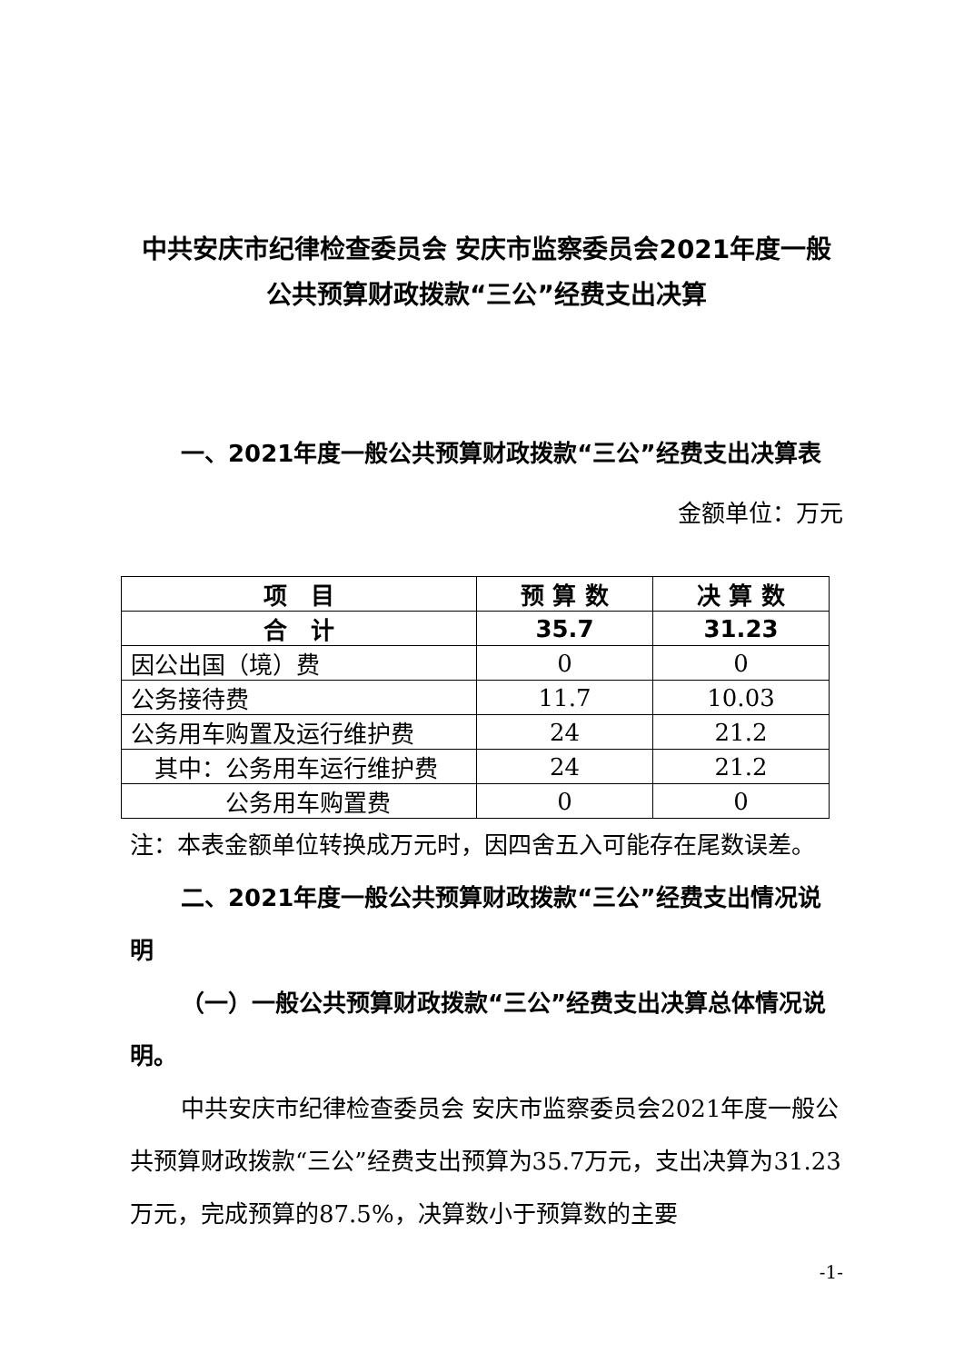中共安庆市纪律检查委员会 安庆市监察委员会2021年度一般公共预算财政拨款“三公”经费支出决算
一、2021年度一般公共预算财政拨款“三公”经费支出决算表
金额单位：万元
| 项 目 | 预 算 数 | 决 算 数 |
| --- | --- | --- |
| 合 计 | 35.7 | 31.23 |
| 因公出国（境）费 | 0 | 0 |
| 公务接待费 | 11.7 | 10.03 |
| 公务用车购置及运行维护费 | 24 | 21.2 |
| 其中：公务用车运行维护费 | 24 | 21.2 |
| 公务用车购置费 | 0 | 0 |
注：本表金额单位转换成万元时，因四舍五入可能存在尾数误差。
二、2021年度一般公共预算财政拨款“三公”经费支出情况说明
（一）一般公共预算财政拨款“三公”经费支出决算总体情况说明。
中共安庆市纪律检查委员会 安庆市监察委员会2021年度一般公共预算财政拨款“三公”经费支出预算为35.7万元，支出决算为31.23万元，完成预算的87.5%，决算数小于预算数的主要
-1-